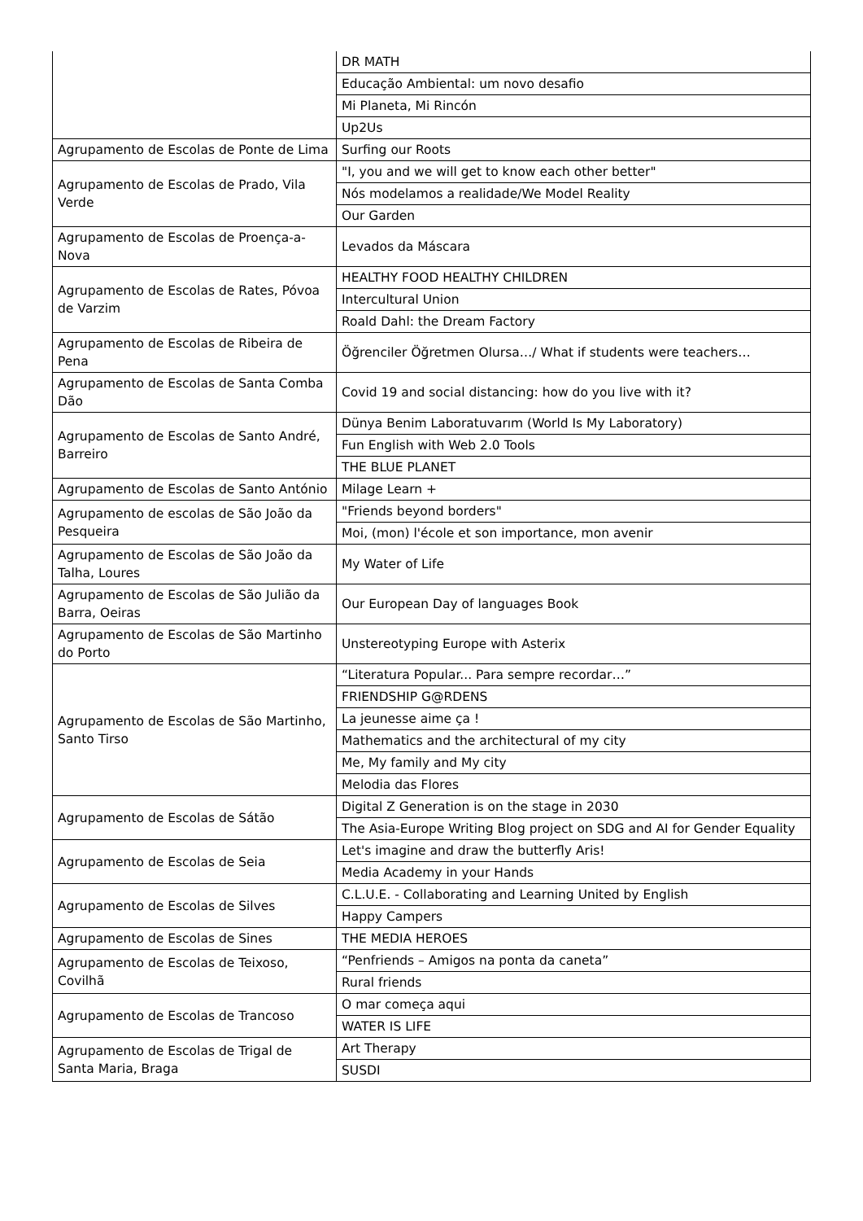| | DR MATH |
| | Educação Ambiental: um novo desafio |
| | Mi Planeta, Mi Rincón |
| | Up2Us |
| Agrupamento de Escolas de Ponte de Lima | Surfing our Roots |
| Agrupamento de Escolas de Prado, Vila Verde | "I, you and we will get to know each other better" |
| | Nós modelamos a realidade/We Model Reality |
| | Our Garden |
| Agrupamento de Escolas de Proença-a-Nova | Levados da Máscara |
| Agrupamento de Escolas de Rates, Póvoa de Varzim | HEALTHY FOOD HEALTHY CHILDREN |
| | Intercultural Union |
| | Roald Dahl: the Dream Factory |
| Agrupamento de Escolas de Ribeira de Pena | Öğrenciler Öğretmen Olursa…/ What if students were teachers… |
| Agrupamento de Escolas de Santa Comba Dão | Covid 19 and social distancing: how do you live with it? |
| Agrupamento de Escolas de Santo André, Barreiro | Dünya Benim Laboratuvarım (World Is My Laboratory) |
| | Fun English with Web 2.0 Tools |
| | THE BLUE PLANET |
| Agrupamento de Escolas de Santo António | Milage Learn + |
| Agrupamento de escolas de São João da Pesqueira | "Friends beyond borders" |
| | Moi, (mon) l'école et son importance, mon avenir |
| Agrupamento de Escolas de São João da Talha, Loures | My Water of Life |
| Agrupamento de Escolas de São Julião da Barra, Oeiras | Our European Day of languages Book |
| Agrupamento de Escolas de São Martinho do Porto | Unstereotyping Europe with Asterix |
| Agrupamento de Escolas de São Martinho, Santo Tirso | “Literatura Popular... Para sempre recordar…” |
| | FRIENDSHIP G@RDENS |
| | La jeunesse aime ça ! |
| | Mathematics and the architectural of my city |
| | Me, My family and My city |
| | Melodia das Flores |
| Agrupamento de Escolas de Sátão | Digital Z Generation is on the stage in 2030 |
| | The Asia-Europe Writing Blog project on SDG and AI for Gender Equality |
| Agrupamento de Escolas de Seia | Let's imagine and draw the butterfly Aris! |
| | Media Academy in your Hands |
| Agrupamento de Escolas de Silves | C.L.U.E. - Collaborating and Learning United by English |
| | Happy Campers |
| Agrupamento de Escolas de Sines | THE MEDIA HEROES |
| Agrupamento de Escolas de Teixoso, Covilhã | “Penfriends – Amigos na ponta da caneta” |
| | Rural friends |
| Agrupamento de Escolas de Trancoso | O mar começa aqui |
| | WATER IS LIFE |
| Agrupamento de Escolas de Trigal de Santa Maria, Braga | Art Therapy |
| | SUSDI |